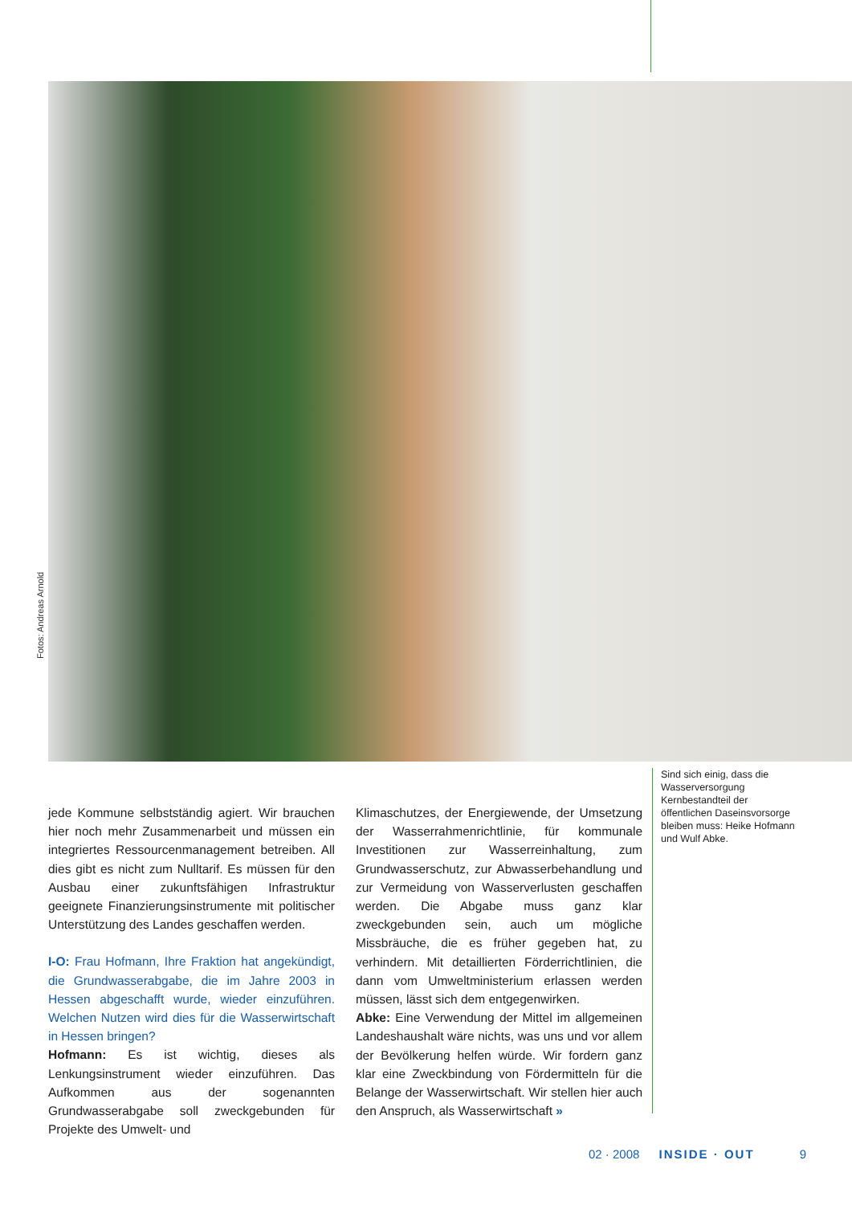Fotos: Andreas Arnold
Sind sich einig, dass die Wasserversorgung Kernbestandteil der öffentlichen Daseinsvorsorge bleiben muss: Heike Hofmann und Wulf Abke.
jede Kommune selbstständig agiert. Wir brauchen hier noch mehr Zusammenarbeit und müssen ein integriertes Ressourcenmanagement betreiben. All dies gibt es nicht zum Nulltarif. Es müssen für den Ausbau einer zukunftsfähigen Infrastruktur geeignete Finanzierungsinstrumente mit politischer Unterstützung des Landes geschaffen werden.
I-O: Frau Hofmann, Ihre Fraktion hat angekündigt, die Grundwasserabgabe, die im Jahre 2003 in Hessen abgeschafft wurde, wieder einzuführen. Welchen Nutzen wird dies für die Wasserwirtschaft in Hessen bringen?
Hofmann: Es ist wichtig, dieses als Lenkungsinstrument wieder einzuführen. Das Aufkommen aus der sogenannten Grundwasserabgabe soll zweckgebunden für Projekte des Umwelt- und
Klimaschutzes, der Energiewende, der Umsetzung der Wasserrahmenrichtlinie, für kommunale Investitionen zur Wasserreinhaltung, zum Grundwasserschutz, zur Abwasserbehandlung und zur Vermeidung von Wasserverlusten geschaffen werden. Die Abgabe muss ganz klar zweckgebunden sein, auch um mögliche Missbräuche, die es früher gegeben hat, zu verhindern. Mit detaillierten Förderrichtlinien, die dann vom Umweltministerium erlassen werden müssen, lässt sich dem entgegenwirken.
Abke: Eine Verwendung der Mittel im allgemeinen Landeshaushalt wäre nichts, was uns und vor allem der Bevölkerung helfen würde. Wir fordern ganz klar eine Zweckbindung von Fördermitteln für die Belange der Wasserwirtschaft. Wir stellen hier auch den Anspruch, als Wasserwirtschaft »
02 · 2008 INSIDE · OUT 9